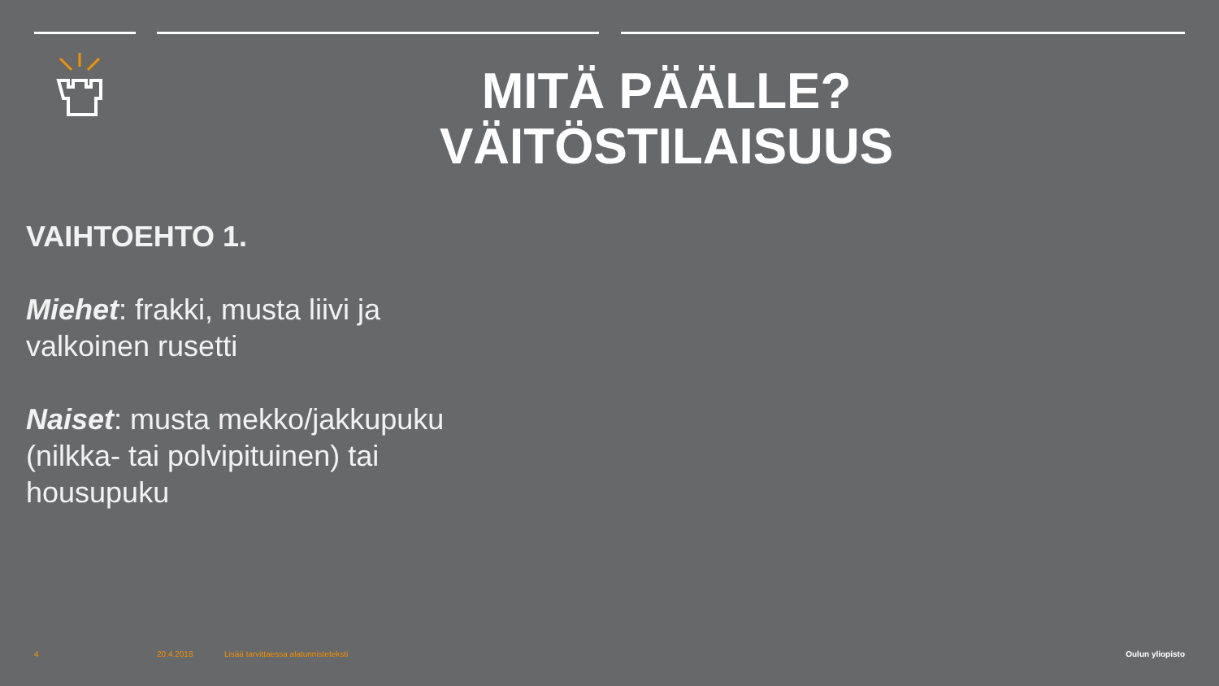MITÄ PÄÄLLE?
VÄITÖSTILAISUUS
VAIHTOEHTO 1.
Miehet: frakki, musta liivi ja valkoinen rusetti
Naiset: musta mekko/jakkupuku (nilkka- tai polvipituinen) tai housupuku
4 20.4.2018
Lisää tarvittaessa alatunnisteteksti
Oulun yliopisto